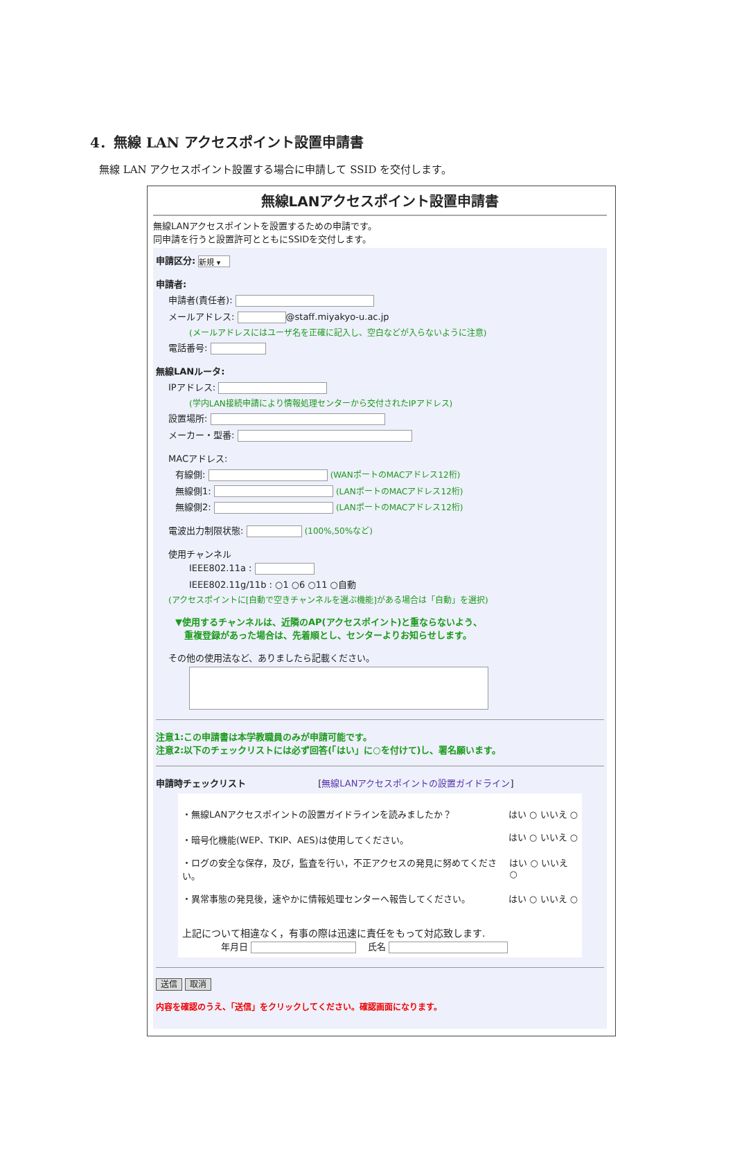4．無線 LAN アクセスポイント設置申請書
無線 LAN アクセスポイント設置する場合に申請して SSID を交付します。
無線LANアクセスポイント設置申請書
無線LANアクセスポイントを設置するための申請です。
同申請を行うと設置許可とともにSSIDを交付します。
申請区分: 新規 ▾
申請者:
申請者(責任者):
メールアドレス: @staff.miyakyo-u.ac.jp
(メールアドレスにはユーザ名を正確に記入し、空白などが入らないように注意)
電話番号:
無線LANルータ:
IPアドレス:
(学内LAN接続申請により情報処理センターから交付されたIPアドレス)
設置場所:
メーカー・型番:
MACアドレス:
有線側: (WANポートのMACアドレス12桁)
無線側1: (LANポートのMACアドレス12桁)
無線側2: (LANポートのMACアドレス12桁)
電波出力制限状態: (100%,50%など)
使用チャンネル
IEEE802.11a :
IEEE802.11g/11b : ○1 ○6 ○11 ○自動
(アクセスポイントに[自動で空きチャンネルを選ぶ機能]がある場合は「自動」を選択)
▼使用するチャンネルは、近隣のAP(アクセスポイント)と重ならないよう、
　重複登録があった場合は、先着順とし、センターよりお知らせします。
その他の使用法など、ありましたら記載ください。
注意1:この申請書は本学教職員のみが申請可能です。
注意2:以下のチェックリストには必ず回答(「はい」に○を付けて)し、署名願います。
申請時チェックリスト [無線LANアクセスポイントの設置ガイドライン]
・無線LANアクセスポイントの設置ガイドラインを読みましたか？ はい ○ いいえ ○
・暗号化機能(WEP、TKIP、AES)は使用してください。 はい ○ いいえ ○
・ログの安全な保存，及び，監査を行い，不正アクセスの発見に努めてください。 はい ○ いいえ ○
・異常事態の発見後，速やかに情報処理センターへ報告してください。 はい ○ いいえ ○
上記について相違なく，有事の際は迅速に責任をもって対応致します.
年月日 　氏名
送信 取消
内容を確認のうえ、「送信」をクリックしてください。確認画面になります。